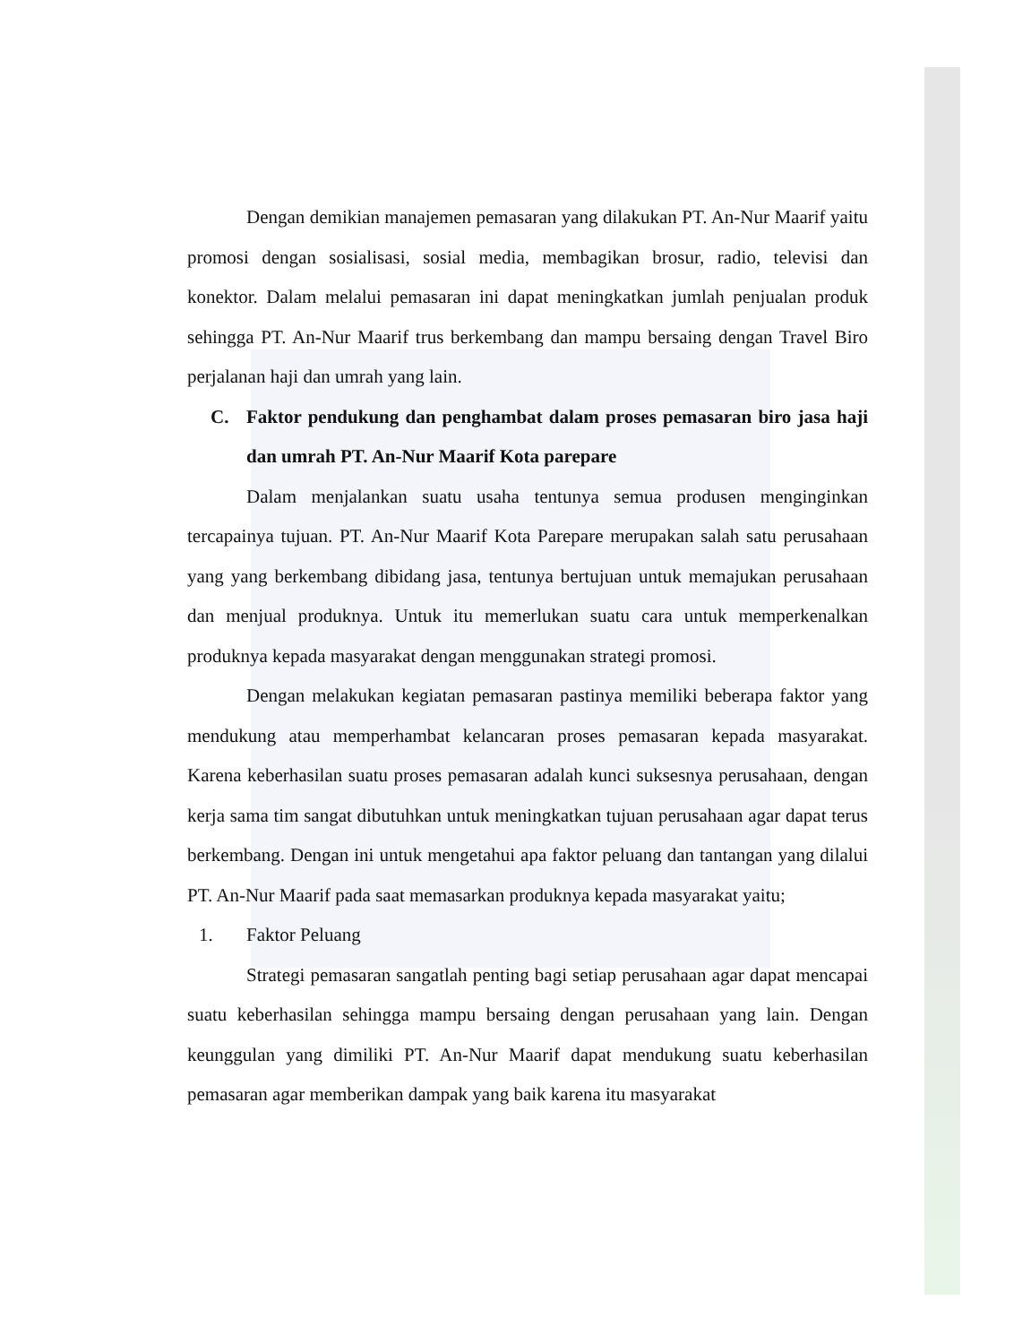Dengan demikian manajemen pemasaran yang dilakukan PT. An-Nur Maarif yaitu promosi dengan sosialisasi, sosial media, membagikan brosur, radio, televisi dan konektor. Dalam melalui pemasaran ini dapat meningkatkan jumlah penjualan produk sehingga PT. An-Nur Maarif trus berkembang dan mampu bersaing dengan Travel Biro perjalanan haji dan umrah yang lain.
C. Faktor pendukung dan penghambat dalam proses pemasaran biro jasa haji dan umrah PT. An-Nur Maarif Kota parepare
Dalam menjalankan suatu usaha tentunya semua produsen menginginkan tercapainya tujuan. PT. An-Nur Maarif Kota Parepare merupakan salah satu perusahaan yang yang berkembang dibidang jasa, tentunya bertujuan untuk memajukan perusahaan dan menjual produknya. Untuk itu memerlukan suatu cara untuk memperkenalkan produknya kepada masyarakat dengan menggunakan strategi promosi.
Dengan melakukan kegiatan pemasaran pastinya memiliki beberapa faktor yang mendukung atau memperhambat kelancaran proses pemasaran kepada masyarakat. Karena keberhasilan suatu proses pemasaran adalah kunci suksesnya perusahaan, dengan kerja sama tim sangat dibutuhkan untuk meningkatkan tujuan perusahaan agar dapat terus berkembang. Dengan ini untuk mengetahui apa faktor peluang dan tantangan yang dilalui PT. An-Nur Maarif pada saat memasarkan produknya kepada masyarakat yaitu;
1. Faktor Peluang
Strategi pemasaran sangatlah penting bagi setiap perusahaan agar dapat mencapai suatu keberhasilan sehingga mampu bersaing dengan perusahaan yang lain. Dengan keunggulan yang dimiliki PT. An-Nur Maarif dapat mendukung suatu keberhasilan pemasaran agar memberikan dampak yang baik karena itu masyarakat